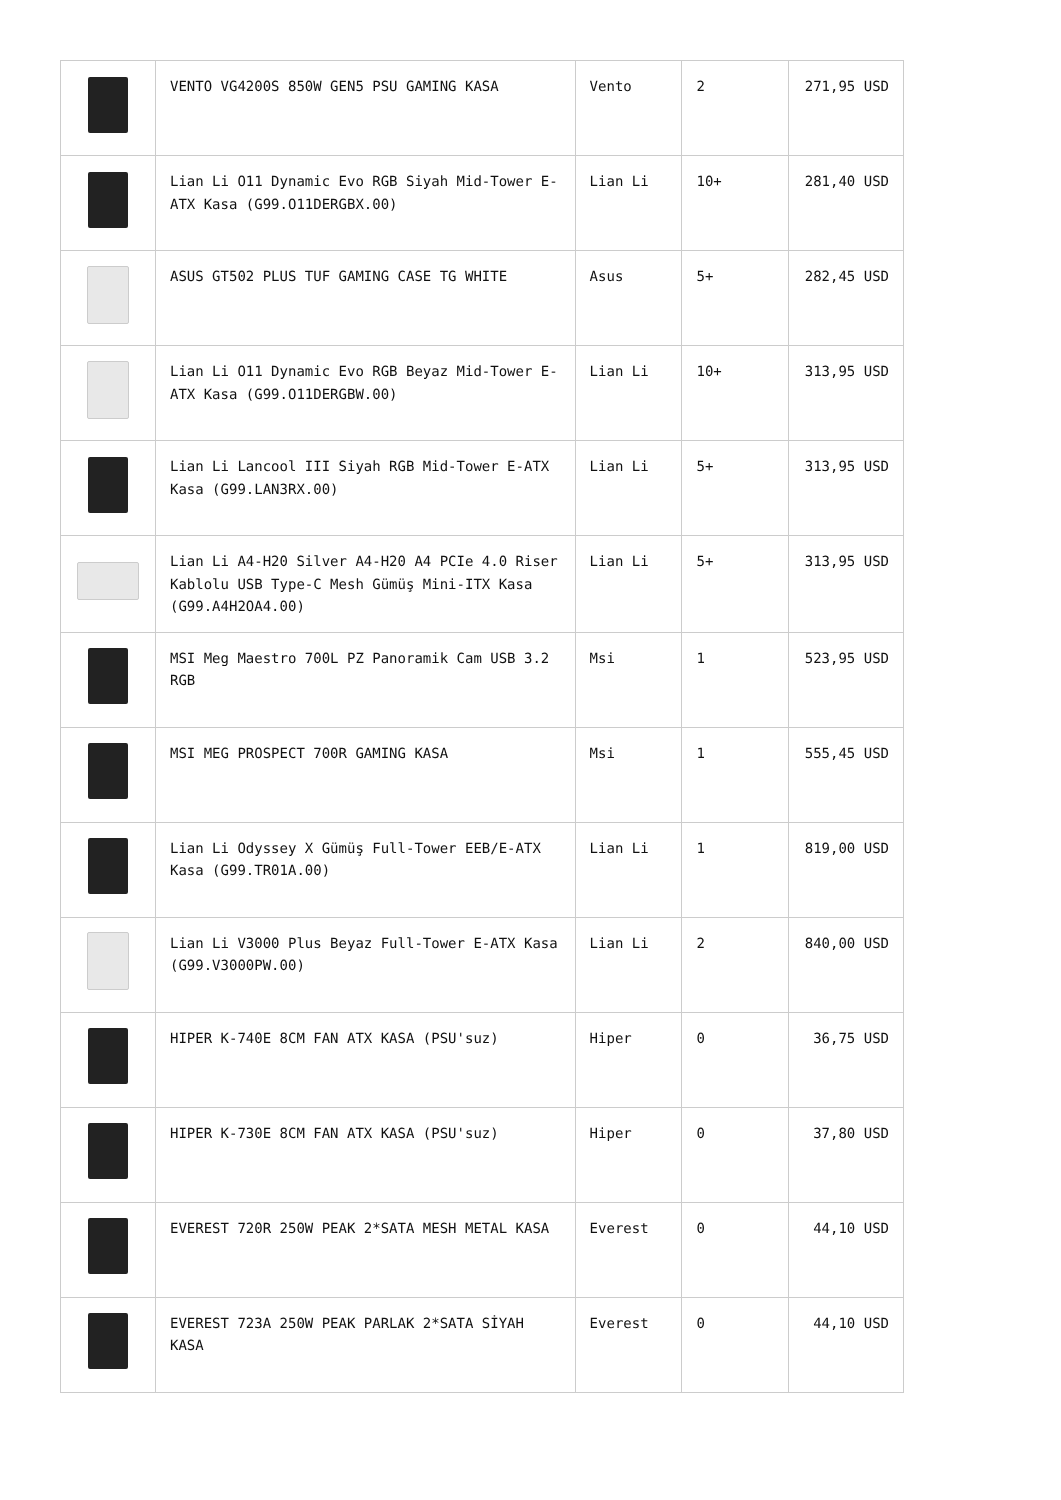| | VENTO VG4200S 850W GEN5 PSU GAMING KASA | Vento | 2 | 271,95 USD |
| | Lian Li O11 Dynamic Evo RGB Siyah Mid-Tower E-ATX Kasa (G99.O11DERGBX.00) | Lian Li | 10+ | 281,40 USD |
| | ASUS GT502 PLUS TUF GAMING CASE TG WHITE | Asus | 5+ | 282,45 USD |
| | Lian Li O11 Dynamic Evo RGB Beyaz Mid-Tower E-ATX Kasa (G99.O11DERGBW.00) | Lian Li | 10+ | 313,95 USD |
| | Lian Li Lancool III Siyah RGB Mid-Tower E-ATX Kasa (G99.LAN3RX.00) | Lian Li | 5+ | 313,95 USD |
| | Lian Li A4-H20 Silver A4-H20 A4 PCIe 4.0 Riser Kablolu USB Type-C Mesh Gümüş Mini-ITX Kasa (G99.A4H2OA4.00) | Lian Li | 5+ | 313,95 USD |
| | MSI Meg Maestro 700L PZ Panoramik Cam USB 3.2 RGB | Msi | 1 | 523,95 USD |
| | MSI MEG PROSPECT 700R GAMING KASA | Msi | 1 | 555,45 USD |
| | Lian Li Odyssey X Gümüş Full-Tower EEB/E-ATX Kasa (G99.TR01A.00) | Lian Li | 1 | 819,00 USD |
| | Lian Li V3000 Plus Beyaz Full-Tower E-ATX Kasa (G99.V3000PW.00) | Lian Li | 2 | 840,00 USD |
| | HIPER K-740E 8CM FAN ATX KASA (PSU'suz) | Hiper | 0 | 36,75 USD |
| | HIPER K-730E 8CM FAN ATX KASA (PSU'suz) | Hiper | 0 | 37,80 USD |
| | EVEREST 720R 250W PEAK 2*SATA MESH METAL KASA | Everest | 0 | 44,10 USD |
| | EVEREST 723A 250W PEAK PARLAK 2*SATA SİYAH KASA | Everest | 0 | 44,10 USD |